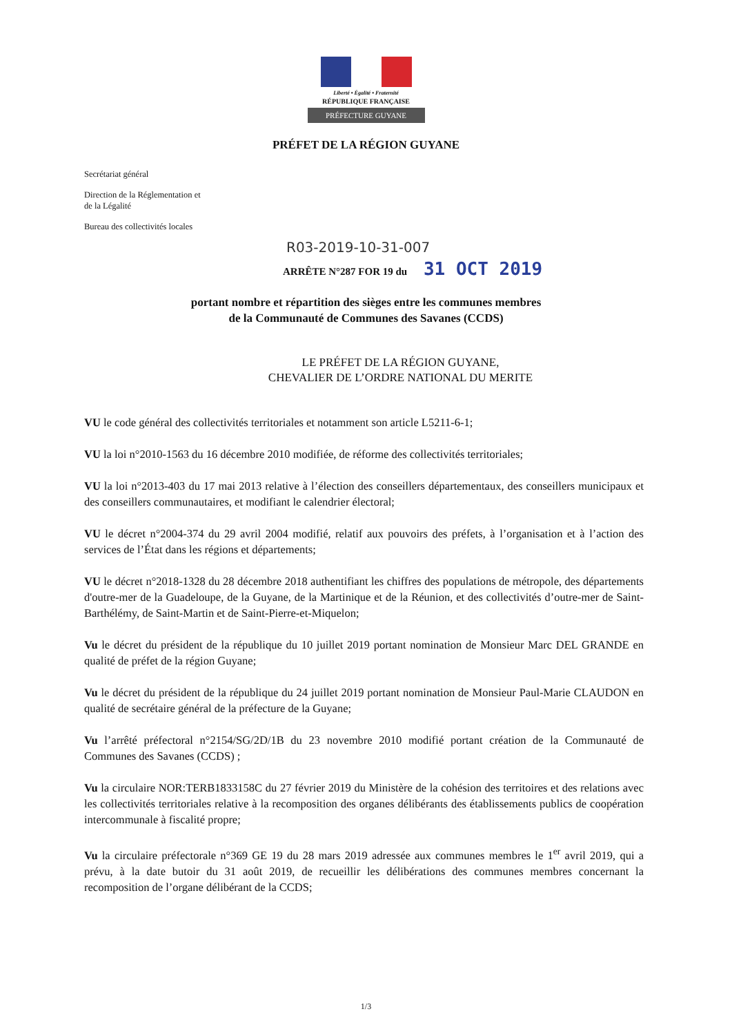Liberté • Égalité • Fraternité
RÉPUBLIQUE FRANÇAISE
PRÉFECTURE GUYANE
PRÉFET DE LA RÉGION GUYANE
Secrétariat général
Direction de la Réglementation et
de la Légalité
Bureau des collectivités locales
R03-2019-10-31-007
ARRÊTE N°287 FOR 19 du 31 OCT 2019
portant nombre et répartition des sièges entre les communes membres
de la Communauté de Communes des Savanes (CCDS)
LE PRÉFET DE LA RÉGION GUYANE,
CHEVALIER DE L’ORDRE NATIONAL DU MERITE
VU le code général des collectivités territoriales et notamment son article L5211-6-1;
VU la loi n°2010-1563 du 16 décembre 2010 modifiée, de réforme des collectivités territoriales;
VU la loi n°2013-403 du 17 mai 2013 relative à l’élection des conseillers départementaux, des conseillers municipaux et des conseillers communautaires, et modifiant le calendrier électoral;
VU le décret n°2004-374 du 29 avril 2004 modifié, relatif aux pouvoirs des préfets, à l’organisation et à l’action des services de l’État dans les régions et départements;
VU le décret n°2018-1328 du 28 décembre 2018 authentifiant les chiffres des populations de métropole, des départements d'outre-mer de la Guadeloupe, de la Guyane, de la Martinique et de la Réunion, et des collectivités d’outre-mer de Saint-Barthélémy, de Saint-Martin et de Saint-Pierre-et-Miquelon;
Vu le décret du président de la république du 10 juillet 2019 portant nomination de Monsieur Marc DEL GRANDE en qualité de préfet de la région Guyane;
Vu le décret du président de la république du 24 juillet 2019 portant nomination de Monsieur Paul-Marie CLAUDON en qualité de secrétaire général de la préfecture de la Guyane;
Vu l’arrêté préfectoral n°2154/SG/2D/1B du 23 novembre 2010 modifié portant création de la Communauté de Communes des Savanes (CCDS) ;
Vu la circulaire NOR:TERB1833158C du 27 février 2019 du Ministère de la cohésion des territoires et des relations avec les collectivités territoriales relative à la recomposition des organes délibérants des établissements publics de coopération intercommunale à fiscalité propre;
Vu la circulaire préfectorale n°369 GE 19 du 28 mars 2019 adressée aux communes membres le 1<sup>er</sup> avril 2019, qui a prévu, à la date butoir du 31 août 2019, de recueillir les délibérations des communes membres concernant la recomposition de l’organe délibérant de la CCDS;
1/3